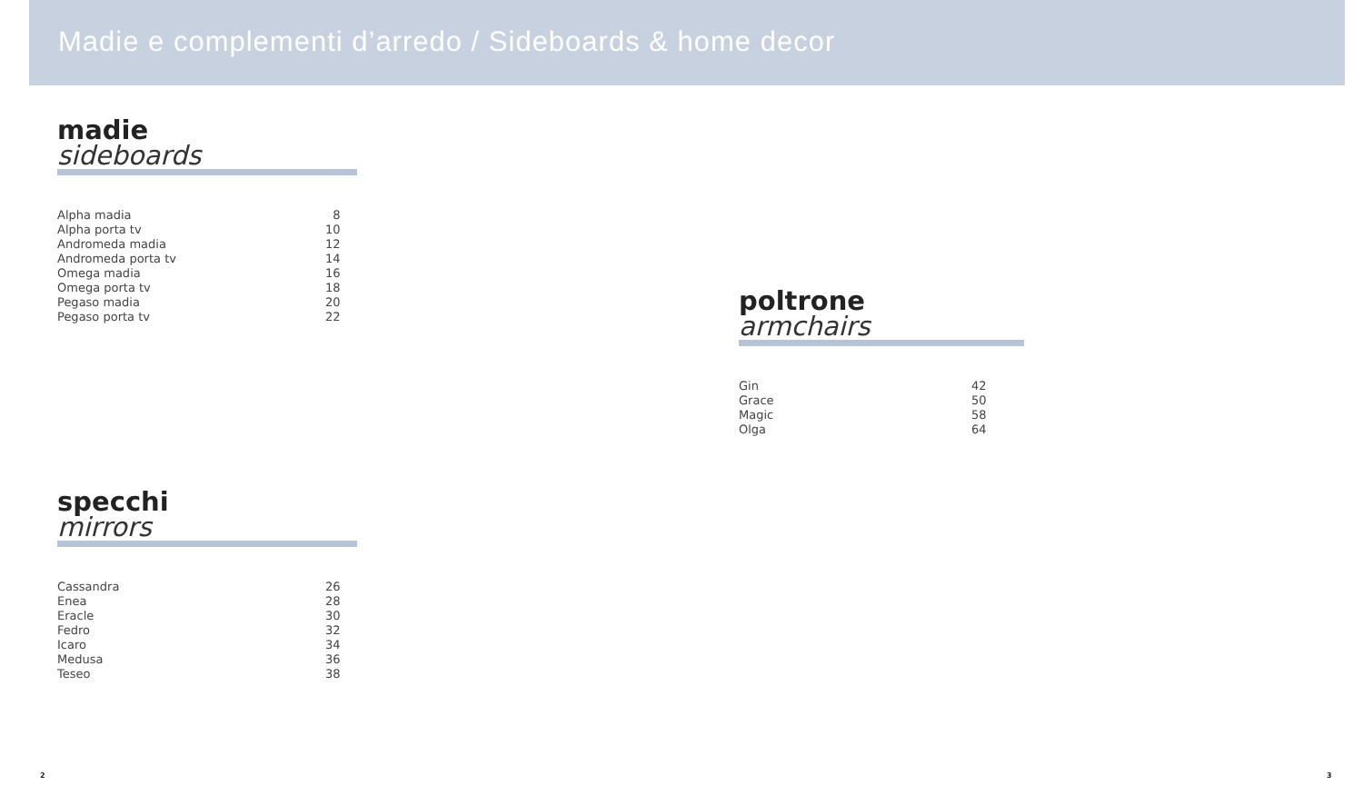Madie e complementi d’arredo / Sideboards & home decor
madie
sideboards
| Alpha madia | 8 |
| Alpha porta tv | 10 |
| Andromeda madia | 12 |
| Andromeda porta tv | 14 |
| Omega madia | 16 |
| Omega porta tv | 18 |
| Pegaso madia | 20 |
| Pegaso porta tv | 22 |
specchi
mirrors
| Cassandra | 26 |
| Enea | 28 |
| Eracle | 30 |
| Fedro | 32 |
| Icaro | 34 |
| Medusa | 36 |
| Teseo | 38 |
poltrone
armchairs
| Gin | 42 |
| Grace | 50 |
| Magic | 58 |
| Olga | 64 |
2 3